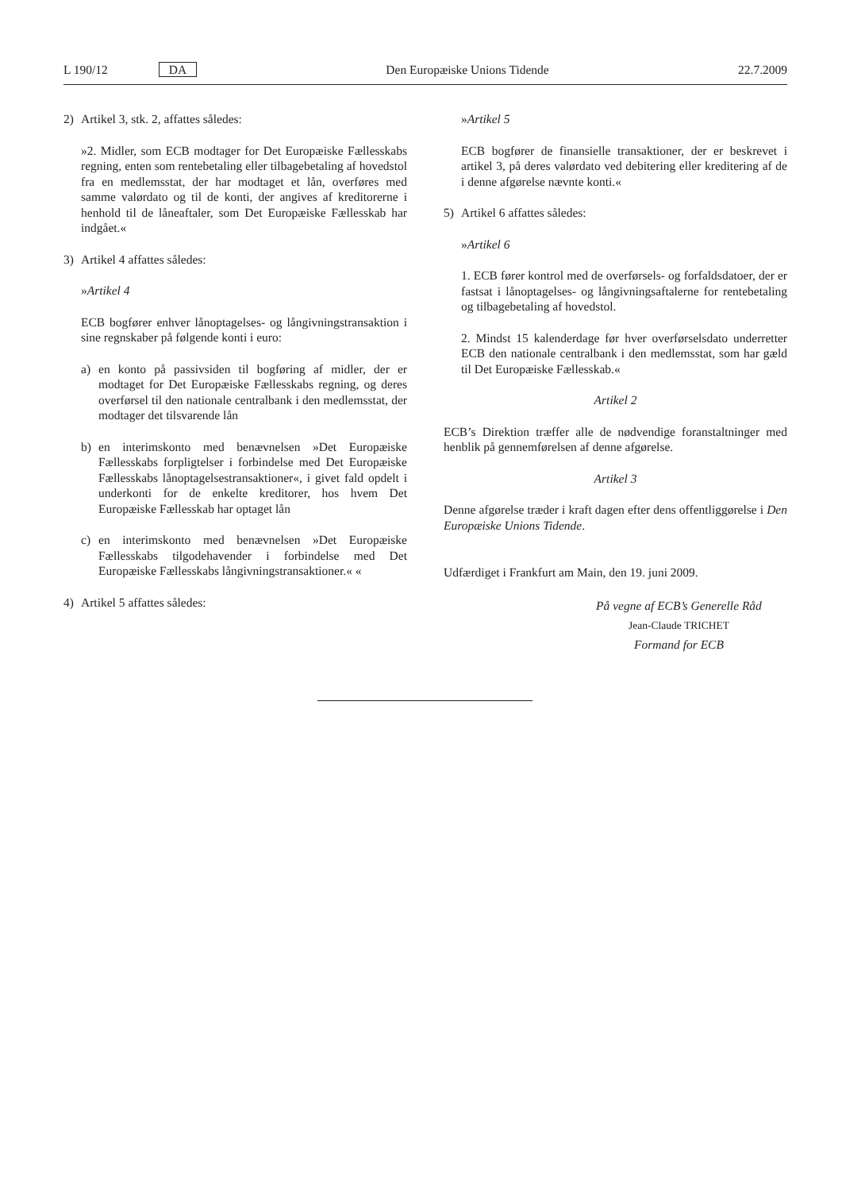L 190/12 DA Den Europæiske Unions Tidende 22.7.2009
2) Artikel 3, stk. 2, affattes således:
»2. Midler, som ECB modtager for Det Europæiske Fællesskabs regning, enten som rentebetaling eller tilbagebetaling af hovedstol fra en medlemsstat, der har modtaget et lån, overføres med samme valørdato og til de konti, der angives af kreditorerne i henhold til de låneaftaler, som Det Europæiske Fællesskab har indgået.«
3) Artikel 4 affattes således:
»Artikel 4
ECB bogfører enhver lånoptagelses- og långivningstransaktion i sine regnskaber på følgende konti i euro:
a) en konto på passivsiden til bogføring af midler, der er modtaget for Det Europæiske Fællesskabs regning, og deres overførsel til den nationale centralbank i den medlemsstat, der modtager det tilsvarende lån
b) en interimskonto med benævnelsen »Det Europæiske Fællesskabs forpligtelser i forbindelse med Det Europæiske Fællesskabs lånoptagelsestransaktioner«, i givet fald opdelt i underkonti for de enkelte kreditorer, hos hvem Det Europæiske Fællesskab har optaget lån
c) en interimskonto med benævnelsen »Det Europæiske Fællesskabs tilgodehavender i forbindelse med Det Europæiske Fællesskabs långivningstransaktioner.« «
4) Artikel 5 affattes således:
»Artikel 5
ECB bogfører de finansielle transaktioner, der er beskrevet i artikel 3, på deres valørdato ved debitering eller kreditering af de i denne afgørelse nævnte konti.«
5) Artikel 6 affattes således:
»Artikel 6
1. ECB fører kontrol med de overførsels- og forfaldsdatoer, der er fastsat i lånoptagelses- og långivningsaftalerne for rentebetaling og tilbagebetaling af hovedstol.
2. Mindst 15 kalenderdage før hver overførselsdato underretter ECB den nationale centralbank i den medlemsstat, som har gæld til Det Europæiske Fællesskab.«
Artikel 2
ECB’s Direktion træffer alle de nødvendige foranstaltninger med henblik på gennemførelsen af denne afgørelse.
Artikel 3
Denne afgørelse træder i kraft dagen efter dens offentliggørelse i Den Europæiske Unions Tidende.
Udfærdiget i Frankfurt am Main, den 19. juni 2009.
På vegne af ECB’s Generelle Råd
Jean-Claude TRICHET
Formand for ECB